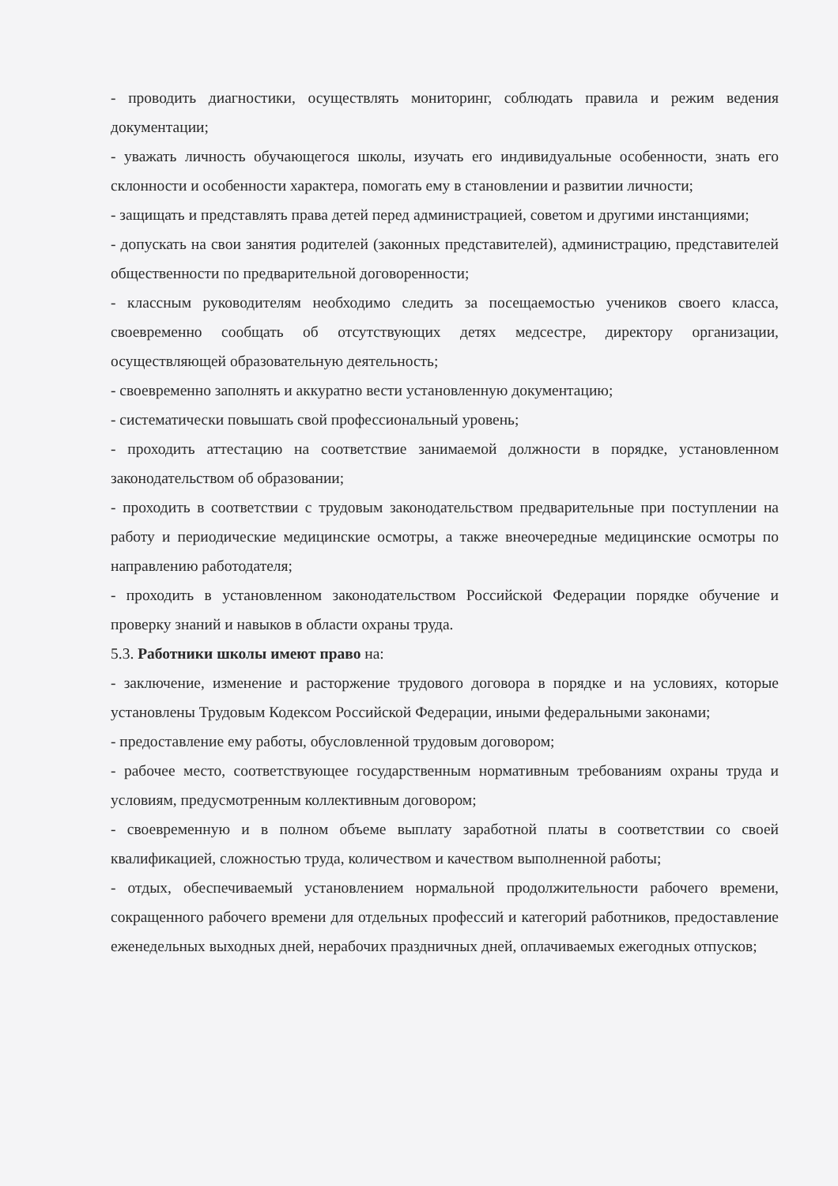- проводить диагностики, осуществлять мониторинг, соблюдать правила и режим ведения документации;
- уважать личность обучающегося школы, изучать его индивидуальные особенности, знать его склонности и особенности характера, помогать ему в становлении и развитии личности;
- защищать и представлять права детей перед администрацией, советом и другими инстанциями;
- допускать на свои занятия родителей (законных представителей), администрацию, представителей общественности по предварительной договоренности;
- классным руководителям необходимо следить за посещаемостью учеников своего класса, своевременно сообщать об отсутствующих детях медсестре, директору организации, осуществляющей образовательную деятельность;
- своевременно заполнять и аккуратно вести установленную документацию;
- систематически повышать свой профессиональный уровень;
- проходить аттестацию на соответствие занимаемой должности в порядке, установленном законодательством об образовании;
- проходить в соответствии с трудовым законодательством предварительные при поступлении на работу и периодические медицинские осмотры, а также внеочередные медицинские осмотры по направлению работодателя;
- проходить в установленном законодательством Российской Федерации порядке обучение и проверку знаний и навыков в области охраны труда.
5.3. Работники школы имеют право на:
- заключение, изменение и расторжение трудового договора в порядке и на условиях, которые установлены Трудовым Кодексом Российской Федерации, иными федеральными законами;
- предоставление ему работы, обусловленной трудовым договором;
- рабочее место, соответствующее государственным нормативным требованиям охраны труда и условиям, предусмотренным коллективным договором;
- своевременную и в полном объеме выплату заработной платы в соответствии со своей квалификацией, сложностью труда, количеством и качеством выполненной работы;
- отдых, обеспечиваемый установлением нормальной продолжительности рабочего времени, сокращенного рабочего времени для отдельных профессий и категорий работников, предоставление еженедельных выходных дней, нерабочих праздничных дней, оплачиваемых ежегодных отпусков;